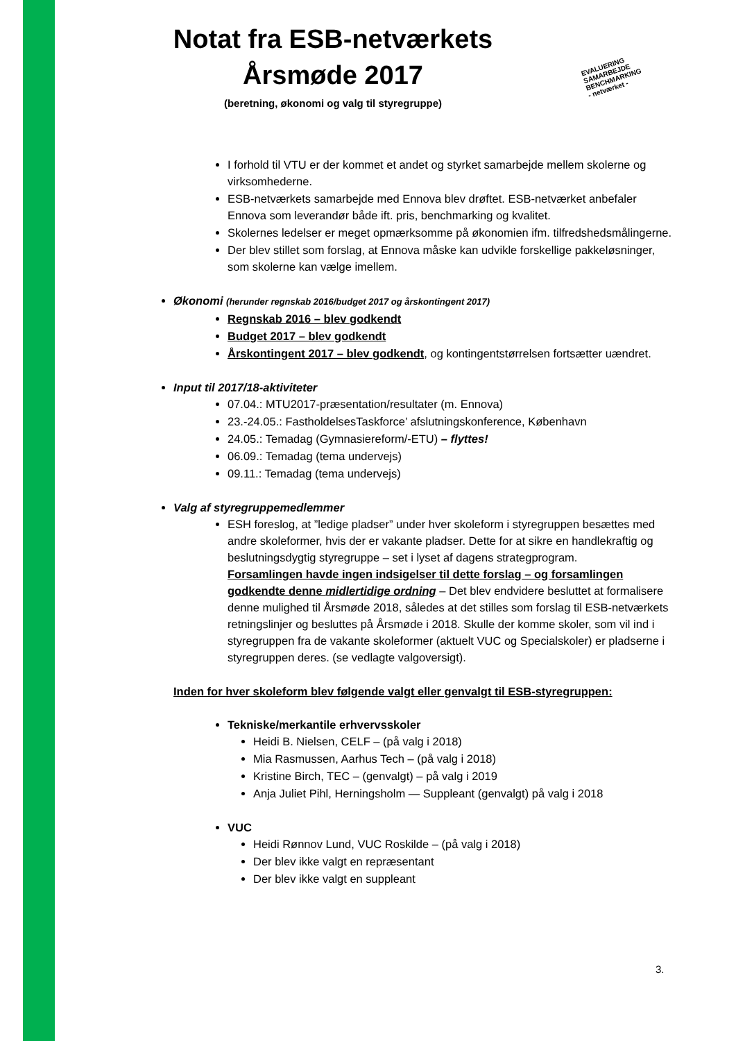Notat fra ESB-netværkets
Årsmøde 2017
(beretning, økonomi og valg til styregruppe)
EVALUERING
SAMARBEJDE
BENCHMARKING
- netværket -
I forhold til VTU er der kommet et andet og styrket samarbejde mellem skolerne og virksomhederne.
ESB-netværkets samarbejde med Ennova blev drøftet. ESB-netværket anbefaler Ennova som leverandør både ift. pris, benchmarking og kvalitet.
Skolernes ledelser er meget opmærksomme på økonomien ifm. tilfredshedsmålingerne.
Der blev stillet som forslag, at Ennova måske kan udvikle forskellige pakkeløsninger, som skolerne kan vælge imellem.
Økonomi (herunder regnskab 2016/budget 2017 og årskontingent 2017)
Regnskab 2016 – blev godkendt
Budget 2017 – blev godkendt
Årskontingent 2017 – blev godkendt, og kontingentstørrelsen fortsætter uændret.
Input til 2017/18-aktiviteter
07.04.: MTU2017-præsentation/resultater (m. Ennova)
23.-24.05.: FastholdelsesTaskforce’ afslutningskonference, København
24.05.: Temadag (Gymnasiereform/-ETU) – flyttes!
06.09.: Temadag (tema undervejs)
09.11.: Temadag (tema undervejs)
Valg af styregruppemedlemmer
ESH foreslog, at ”ledige pladser” under hver skoleform i styregruppen besættes med andre skoleformer, hvis der er vakante pladser. Dette for at sikre en handlekraftig og beslutningsdygtig styregruppe – set i lyset af dagens strategprogram.
Forsamlingen havde ingen indsigelser til dette forslag – og forsamlingen godkendte denne midlertidige ordning – Det blev endvidere besluttet at formalisere denne mulighed til Årsmøde 2018, således at det stilles som forslag til ESB-netværkets retningslinjer og besluttes på Årsmøde i 2018. Skulle der komme skoler, som vil ind i styregruppen fra de vakante skoleformer (aktuelt VUC og Specialskoler) er pladserne i styregruppen deres. (se vedlagte valgoversigt).
Inden for hver skoleform blev følgende valgt eller genvalgt til ESB-styregruppen:
Tekniske/merkantile erhvervsskoler
Heidi B. Nielsen, CELF – (på valg i 2018)
Mia Rasmussen, Aarhus Tech – (på valg i 2018)
Kristine Birch, TEC – (genvalgt) – på valg i 2019
Anja Juliet Pihl, Herningsholm — Suppleant (genvalgt) på valg i 2018
VUC
Heidi Rønnov Lund, VUC Roskilde – (på valg i 2018)
Der blev ikke valgt en repræsentant
Der blev ikke valgt en suppleant
3.